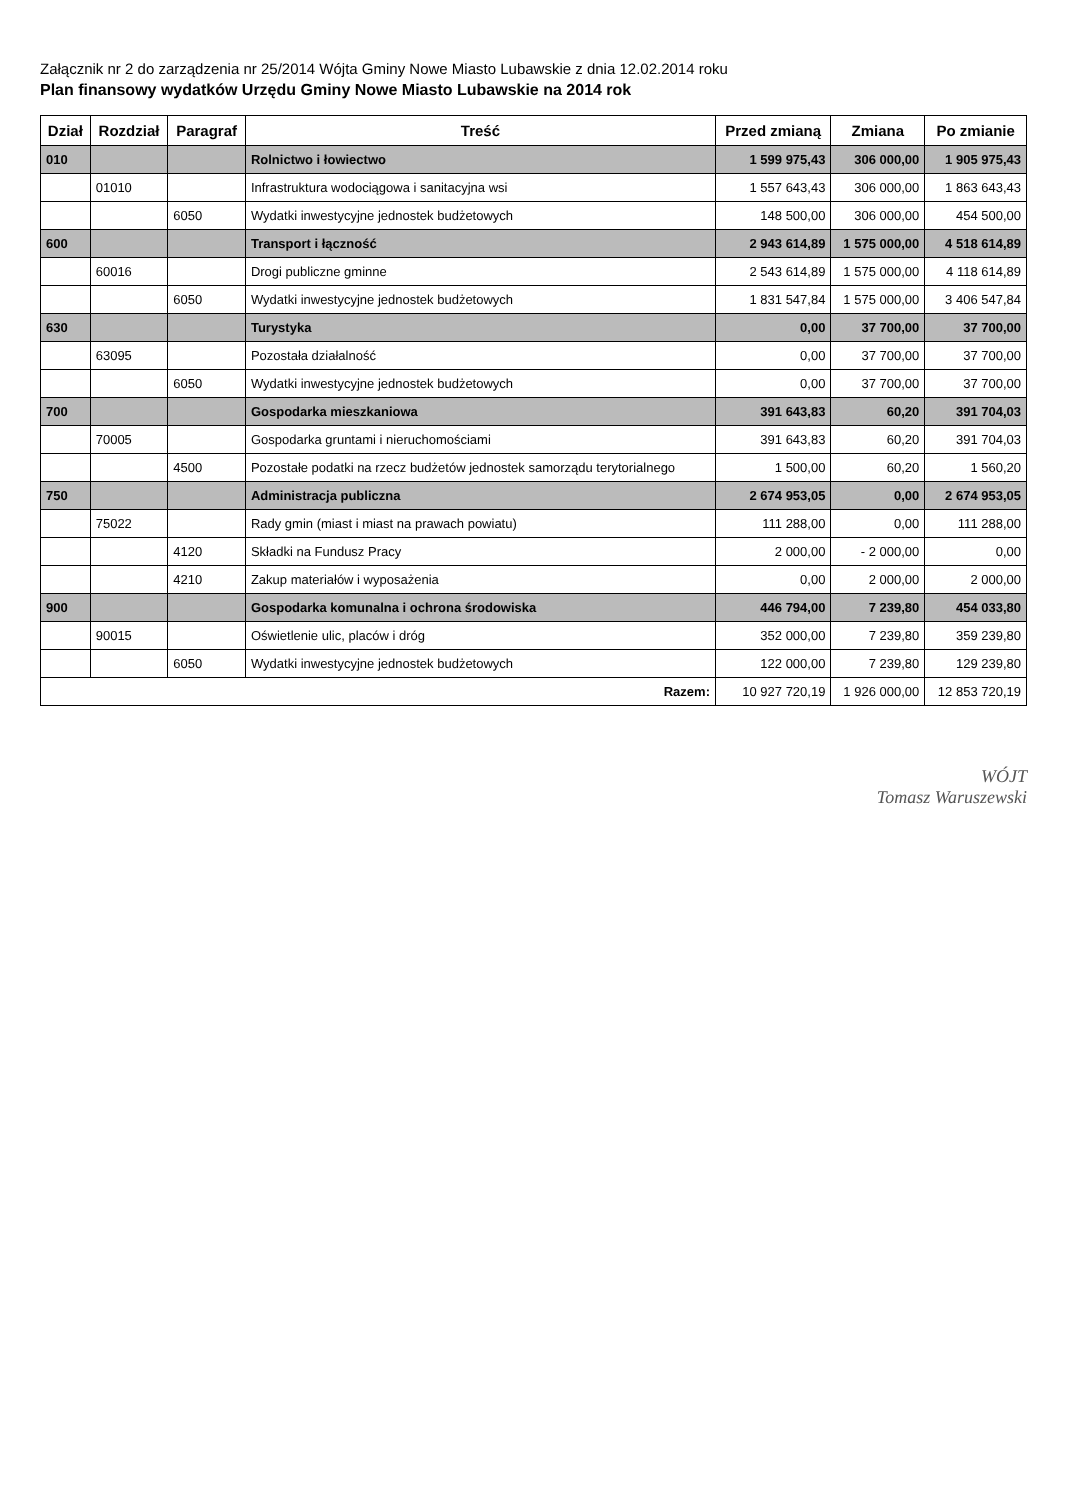Załącznik nr 2 do zarządzenia nr 25/2014 Wójta Gminy Nowe Miasto Lubawskie z dnia 12.02.2014 roku
Plan finansowy wydatków Urzędu Gminy Nowe Miasto Lubawskie na 2014 rok
| Dział | Rozdział | Paragraf | Treść | Przed zmianą | Zmiana | Po zmianie |
| --- | --- | --- | --- | --- | --- | --- |
| 010 | | | Rolnictwo i łowiectwo | 1 599 975,43 | 306 000,00 | 1 905 975,43 |
| | 01010 | | Infrastruktura wodociągowa i sanitacyjna wsi | 1 557 643,43 | 306 000,00 | 1 863 643,43 |
| | | 6050 | Wydatki inwestycyjne jednostek budżetowych | 148 500,00 | 306 000,00 | 454 500,00 |
| 600 | | | Transport i łączność | 2 943 614,89 | 1 575 000,00 | 4 518 614,89 |
| | 60016 | | Drogi publiczne gminne | 2 543 614,89 | 1 575 000,00 | 4 118 614,89 |
| | | 6050 | Wydatki inwestycyjne jednostek budżetowych | 1 831 547,84 | 1 575 000,00 | 3 406 547,84 |
| 630 | | | Turystyka | 0,00 | 37 700,00 | 37 700,00 |
| | 63095 | | Pozostała działalność | 0,00 | 37 700,00 | 37 700,00 |
| | | 6050 | Wydatki inwestycyjne jednostek budżetowych | 0,00 | 37 700,00 | 37 700,00 |
| 700 | | | Gospodarka mieszkaniowa | 391 643,83 | 60,20 | 391 704,03 |
| | 70005 | | Gospodarka gruntami i nieruchomościami | 391 643,83 | 60,20 | 391 704,03 |
| | | 4500 | Pozostałe podatki na rzecz budżetów jednostek samorządu terytorialnego | 1 500,00 | 60,20 | 1 560,20 |
| 750 | | | Administracja publiczna | 2 674 953,05 | 0,00 | 2 674 953,05 |
| | 75022 | | Rady gmin (miast i miast na prawach powiatu) | 111 288,00 | 0,00 | 111 288,00 |
| | | 4120 | Składki na Fundusz Pracy | 2 000,00 | - 2 000,00 | 0,00 |
| | | 4210 | Zakup materiałów i wyposażenia | 0,00 | 2 000,00 | 2 000,00 |
| 900 | | | Gospodarka komunalna i ochrona środowiska | 446 794,00 | 7 239,80 | 454 033,80 |
| | 90015 | | Oświetlenie ulic, placów i dróg | 352 000,00 | 7 239,80 | 359 239,80 |
| | | 6050 | Wydatki inwestycyjne jednostek budżetowych | 122 000,00 | 7 239,80 | 129 239,80 |
| Razem: | | | | 10 927 720,19 | 1 926 000,00 | 12 853 720,19 |
WÓJT
Tomasz Waruszewski